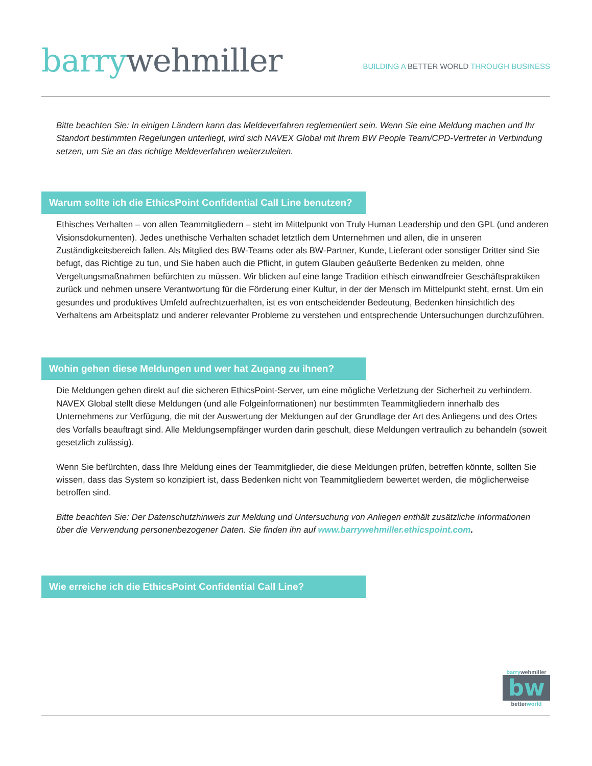barry wehmiller
BUILDING A BETTER WORLD THROUGH BUSINESS
Bitte beachten Sie: In einigen Ländern kann das Meldeverfahren reglementiert sein. Wenn Sie eine Meldung machen und Ihr Standort bestimmten Regelungen unterliegt, wird sich NAVEX Global mit Ihrem BW People Team/CPD-Vertreter in Verbindung setzen, um Sie an das richtige Meldeverfahren weiterzuleiten.
Warum sollte ich die EthicsPoint Confidential Call Line benutzen?
Ethisches Verhalten – von allen Teammitgliedern – steht im Mittelpunkt von Truly Human Leadership und den GPL (und anderen Visionsdokumenten). Jedes unethische Verhalten schadet letztlich dem Unternehmen und allen, die in unseren Zuständigkeitsbereich fallen. Als Mitglied des BW-Teams oder als BW-Partner, Kunde, Lieferant oder sonstiger Dritter sind Sie befugt, das Richtige zu tun, und Sie haben auch die Pflicht, in gutem Glauben geäußerte Bedenken zu melden, ohne Vergeltungsmaßnahmen befürchten zu müssen. Wir blicken auf eine lange Tradition ethisch einwandfreier Geschäftspraktiken zurück und nehmen unsere Verantwortung für die Förderung einer Kultur, in der der Mensch im Mittelpunkt steht, ernst. Um ein gesundes und produktives Umfeld aufrechtzuerhalten, ist es von entscheidender Bedeutung, Bedenken hinsichtlich des Verhaltens am Arbeitsplatz und anderer relevanter Probleme zu verstehen und entsprechende Untersuchungen durchzuführen.
Wohin gehen diese Meldungen und wer hat Zugang zu ihnen?
Die Meldungen gehen direkt auf die sicheren EthicsPoint-Server, um eine mögliche Verletzung der Sicherheit zu verhindern. NAVEX Global stellt diese Meldungen (und alle Folgeinformationen) nur bestimmten Teammitgliedern innerhalb des Unternehmens zur Verfügung, die mit der Auswertung der Meldungen auf der Grundlage der Art des Anliegens und des Ortes des Vorfalls beauftragt sind. Alle Meldungsempfänger wurden darin geschult, diese Meldungen vertraulich zu behandeln (soweit gesetzlich zulässig).
Wenn Sie befürchten, dass Ihre Meldung eines der Teammitglieder, die diese Meldungen prüfen, betreffen könnte, sollten Sie wissen, dass das System so konzipiert ist, dass Bedenken nicht von Teammitgliedern bewertet werden, die möglicherweise betroffen sind.
Bitte beachten Sie: Der Datenschutzhinweis zur Meldung und Untersuchung von Anliegen enthält zusätzliche Informationen über die Verwendung personenbezogener Daten. Sie finden ihn auf www.barrywehmiller.ethicspoint.com.
Wie erreiche ich die EthicsPoint Confidential Call Line?
barry wehmiller
bw
better world